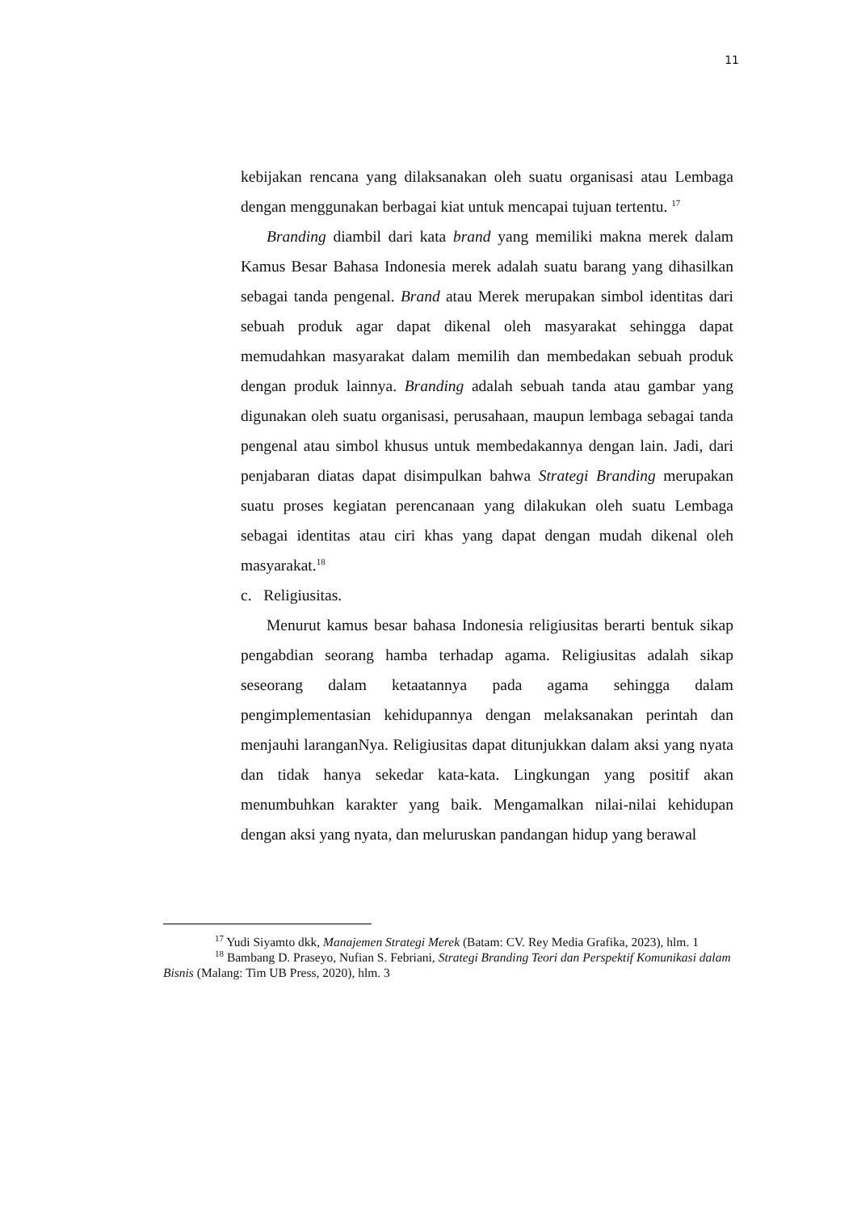11
kebijakan rencana yang dilaksanakan oleh suatu organisasi atau Lembaga dengan menggunakan berbagai kiat untuk mencapai tujuan tertentu. <sup>17</sup>
Branding diambil dari kata brand yang memiliki makna merek dalam Kamus Besar Bahasa Indonesia merek adalah suatu barang yang dihasilkan sebagai tanda pengenal. Brand atau Merek merupakan simbol identitas dari sebuah produk agar dapat dikenal oleh masyarakat sehingga dapat memudahkan masyarakat dalam memilih dan membedakan sebuah produk dengan produk lainnya. Branding adalah sebuah tanda atau gambar yang digunakan oleh suatu organisasi, perusahaan, maupun lembaga sebagai tanda pengenal atau simbol khusus untuk membedakannya dengan lain. Jadi, dari penjabaran diatas dapat disimpulkan bahwa Strategi Branding merupakan suatu proses kegiatan perencanaan yang dilakukan oleh suatu Lembaga sebagai identitas atau ciri khas yang dapat dengan mudah dikenal oleh masyarakat.<sup>18</sup>
c. Religiusitas.
Menurut kamus besar bahasa Indonesia religiusitas berarti bentuk sikap pengabdian seorang hamba terhadap agama. Religiusitas adalah sikap seseorang dalam ketaatannya pada agama sehingga dalam pengimplementasian kehidupannya dengan melaksanakan perintah dan menjauhi laranganNya. Religiusitas dapat ditunjukkan dalam aksi yang nyata dan tidak hanya sekedar kata-kata. Lingkungan yang positif akan menumbuhkan karakter yang baik. Mengamalkan nilai-nilai kehidupan dengan aksi yang nyata, dan meluruskan pandangan hidup yang berawal
<sup>17</sup> Yudi Siyamto dkk, Manajemen Strategi Merek (Batam: CV. Rey Media Grafika, 2023), hlm. 1
<sup>18</sup> Bambang D. Praseyo, Nufian S. Febriani, Strategi Branding Teori dan Perspektif Komunikasi dalam Bisnis (Malang: Tim UB Press, 2020), hlm. 3